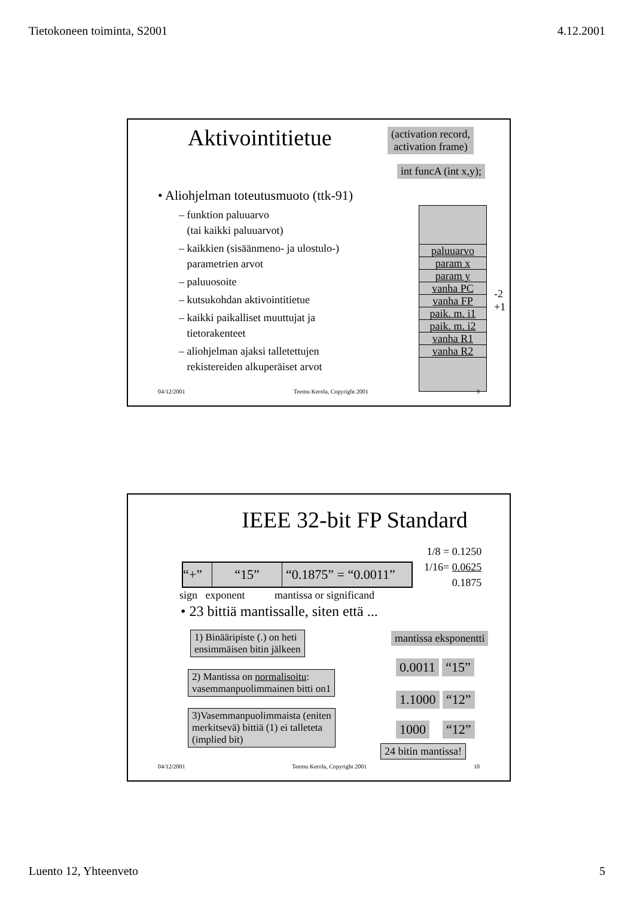Tietokoneen toiminta, S2001 4.12.2001
Aktivointitietue
(activation record,
activation frame)
int funcA (int x,y);
• Aliohjelman toteutusmuoto (ttk-91)
– funktion paluuarvo
(tai kaikki paluuarvot)
– kaikkien (sisäänmeno- ja ulostulo-)
parametrien arvot
– paluuosoite
– kutsukohdan aktivointitietue
– kaikki paikalliset muuttujat ja
tietorakenteet
– aliohjelman ajaksi talletettujen
rekistereiden alkuperäiset arvot
paluuarvo
param x
param y
vanha PC
vanha FP
paik. m. i1
paik. m. i2
vanha R1
vanha R2
-2
+1
04/12/2001 Teemu Kerola, Copyright 2001 9
IEEE 32-bit FP Standard
1/8 = 0.1250
1/16= 0.0625
0.1875
“+” “15” “0.1875” = “0.0011”
sign exponent mantissa or significand
• 23 bittiä mantissalle, siten että ...
mantissa eksponentti
1) Binääripiste (.) on heti
ensimmäisen bitin jälkeen
2) Mantissa on normalisoitu:
vasemmanpuolimmainen bitti on1
3)Vasemmanpuolimmaista (eniten
merkitsevä) bittiä (1) ei talleteta
(implied bit)
0.0011 “15”
1.1000 “12”
1000 “12”
24 bitin mantissa!
04/12/2001 Teemu Kerola, Copyright 2001 10
Luento 12, Yhteenveto 5